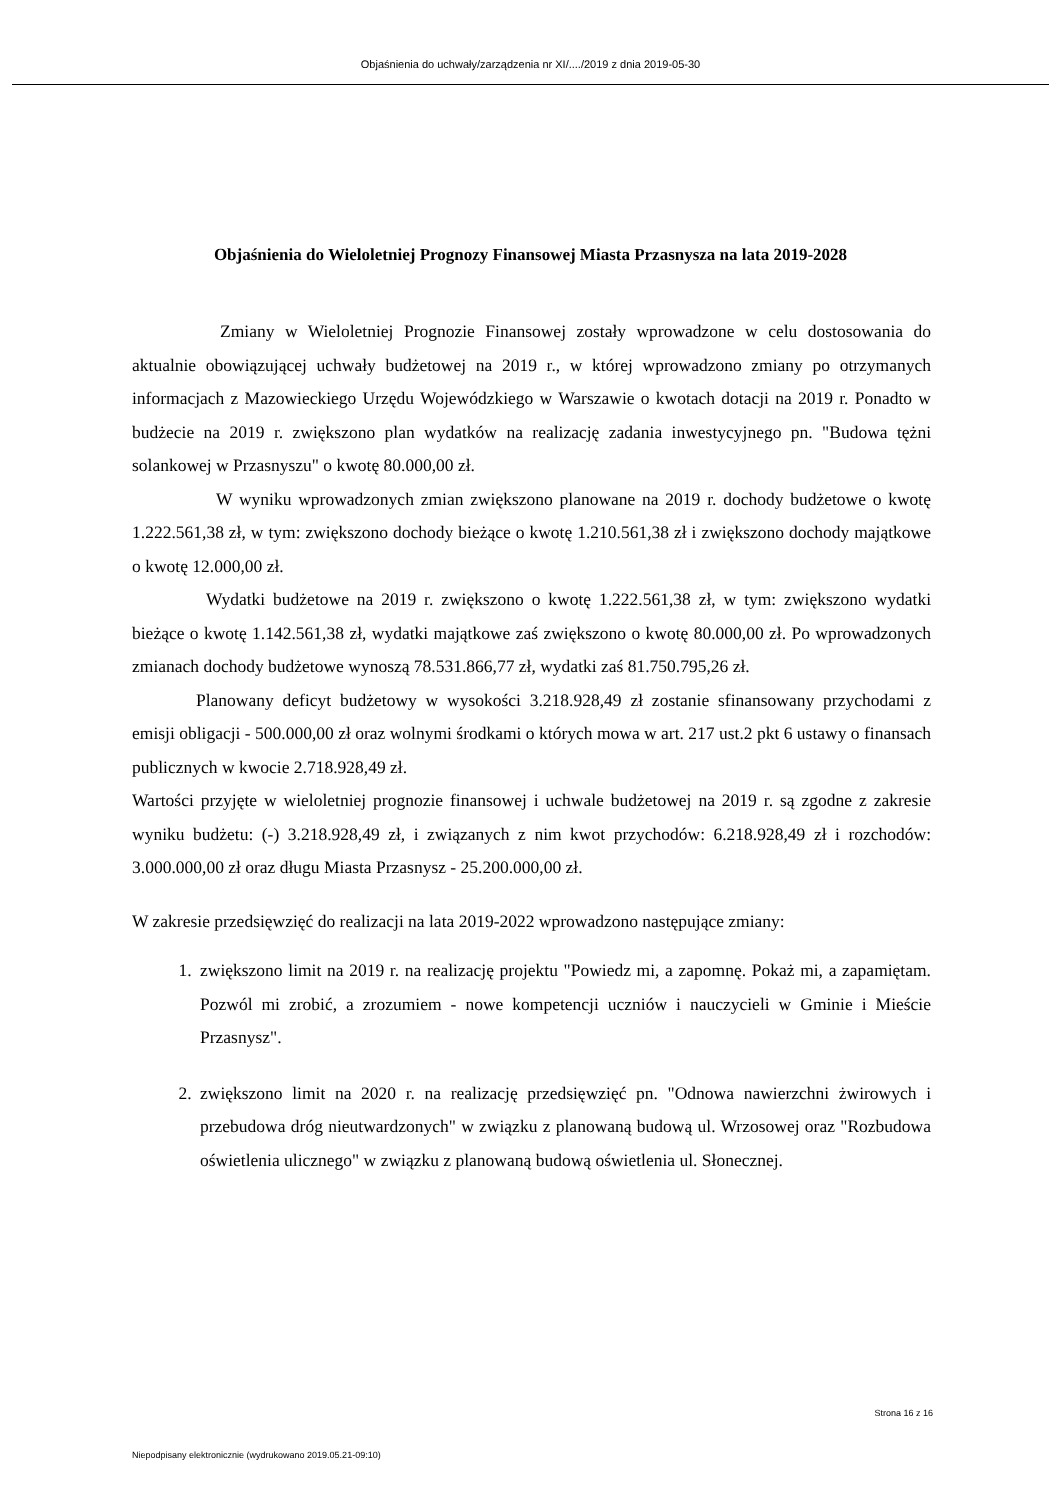Objaśnienia do uchwały/zarządzenia nr XI/..../2019 z dnia 2019-05-30
Objaśnienia do Wieloletniej Prognozy Finansowej Miasta Przasnysza na lata 2019-2028
Zmiany w Wieloletniej Prognozie Finansowej zostały wprowadzone w celu dostosowania do aktualnie obowiązującej uchwały budżetowej na 2019 r., w której wprowadzono zmiany po otrzymanych informacjach z Mazowieckiego Urzędu Wojewódzkiego w Warszawie o kwotach dotacji na 2019 r. Ponadto w budżecie na 2019 r. zwiększono plan wydatków na realizację zadania inwestycyjnego pn. "Budowa tężni solankowej w Przasnyszu" o kwotę 80.000,00 zł.
W wyniku wprowadzonych zmian zwiększono planowane na 2019 r. dochody budżetowe o kwotę 1.222.561,38 zł, w tym: zwiększono dochody bieżące o kwotę 1.210.561,38 zł i zwiększono dochody majątkowe o kwotę 12.000,00 zł.
Wydatki budżetowe na 2019 r. zwiększono o kwotę 1.222.561,38 zł, w tym: zwiększono wydatki bieżące o kwotę 1.142.561,38 zł, wydatki majątkowe zaś zwiększono o kwotę 80.000,00 zł. Po wprowadzonych zmianach dochody budżetowe wynoszą 78.531.866,77 zł, wydatki zaś 81.750.795,26 zł.
Planowany deficyt budżetowy w wysokości 3.218.928,49 zł zostanie sfinansowany przychodami z emisji obligacji - 500.000,00 zł oraz wolnymi środkami o których mowa w art. 217 ust.2 pkt 6 ustawy o finansach publicznych w kwocie 2.718.928,49 zł.
Wartości przyjęte w wieloletniej prognozie finansowej i uchwale budżetowej na 2019 r. są zgodne z zakresie wyniku budżetu: (-) 3.218.928,49 zł, i związanych z nim kwot przychodów: 6.218.928,49 zł i rozchodów: 3.000.000,00 zł oraz długu Miasta Przasnysz - 25.200.000,00 zł.
W zakresie przedsięwzięć do realizacji na lata 2019-2022 wprowadzono następujące zmiany:
1. zwiększono limit na 2019 r. na realizację projektu "Powiedz mi, a zapomnę. Pokaż mi, a zapamiętam. Pozwól mi zrobić, a zrozumiem - nowe kompetencji uczniów i nauczycieli w Gminie i Mieście Przasnysz".
2. zwiększono limit na 2020 r. na realizację przedsięwzięć pn. "Odnowa nawierzchni żwirowych i przebudowa dróg nieutwardzonych" w związku z planowaną budową ul. Wrzosowej oraz "Rozbudowa oświetlenia ulicznego" w związku z planowaną budową oświetlenia ul. Słonecznej.
Strona 16 z 16
Niepodpisany elektronicznie (wydrukowano 2019.05.21-09:10)